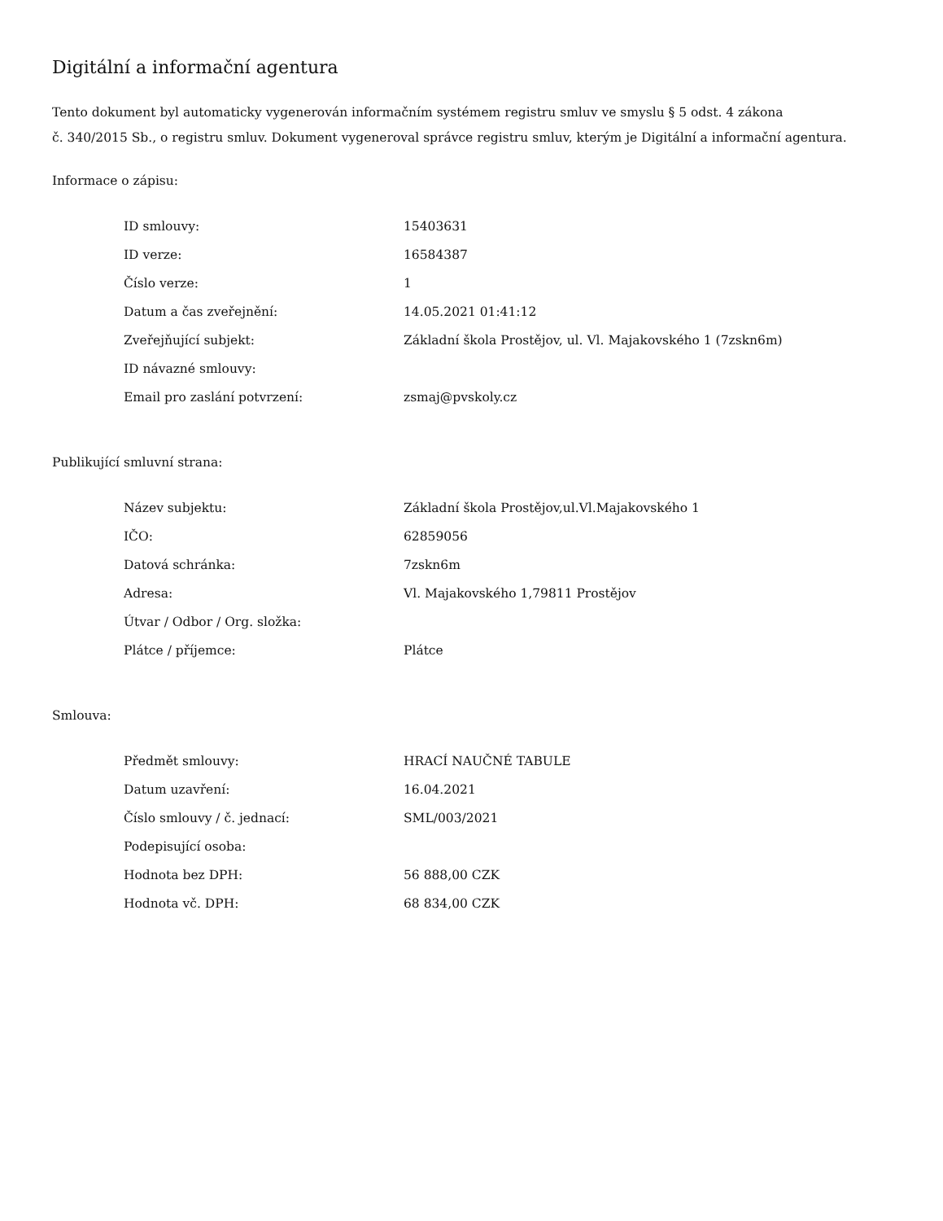Digitální a informační agentura
Tento dokument byl automaticky vygenerován informačním systémem registru smluv ve smyslu § 5 odst. 4 zákona
č. 340/2015 Sb., o registru smluv. Dokument vygeneroval správce registru smluv, kterým je Digitální a informační agentura.
Informace o zápisu:
| ID smlouvy: | 15403631 |
| ID verze: | 16584387 |
| Číslo verze: | 1 |
| Datum a čas zveřejnění: | 14.05.2021 01:41:12 |
| Zveřejňující subjekt: | Základní škola Prostějov, ul. Vl. Majakovského 1 (7zskn6m) |
| ID návazné smlouvy: | |
| Email pro zaslání potvrzení: | zsmaj@pvskoly.cz |
Publikující smluvní strana:
| Název subjektu: | Základní škola Prostějov,ul.Vl.Majakovského 1 |
| IČO: | 62859056 |
| Datová schránka: | 7zskn6m |
| Adresa: | Vl. Majakovského 1,79811 Prostějov |
| Útvar / Odbor / Org. složka: | |
| Plátce / příjemce: | Plátce |
Smlouva:
| Předmět smlouvy: | HRACÍ NAUČNÉ TABULE |
| Datum uzavření: | 16.04.2021 |
| Číslo smlouvy / č. jednací: | SML/003/2021 |
| Podepisující osoba: | |
| Hodnota bez DPH: | 56 888,00 CZK |
| Hodnota vč. DPH: | 68 834,00 CZK |